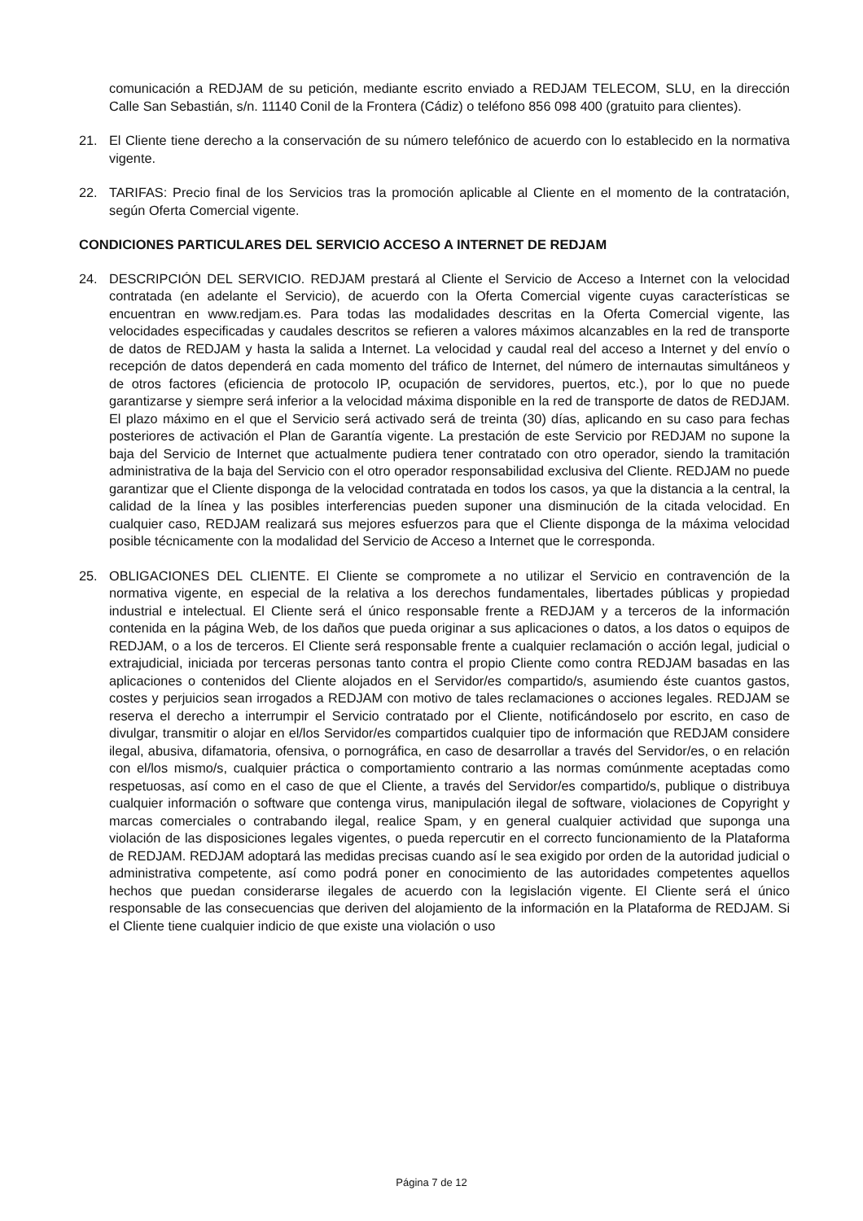comunicación a REDJAM de su petición, mediante escrito enviado a REDJAM TELECOM, SLU, en la dirección Calle San Sebastián, s/n. 11140 Conil de la Frontera (Cádiz) o teléfono 856 098 400 (gratuito para clientes).
21. El Cliente tiene derecho a la conservación de su número telefónico de acuerdo con lo establecido en la normativa vigente.
22. TARIFAS: Precio final de los Servicios tras la promoción aplicable al Cliente en el momento de la contratación, según Oferta Comercial vigente.
CONDICIONES PARTICULARES DEL SERVICIO ACCESO A INTERNET DE REDJAM
24. DESCRIPCIÓN DEL SERVICIO. REDJAM prestará al Cliente el Servicio de Acceso a Internet con la velocidad contratada (en adelante el Servicio), de acuerdo con la Oferta Comercial vigente cuyas características se encuentran en www.redjam.es. Para todas las modalidades descritas en la Oferta Comercial vigente, las velocidades especificadas y caudales descritos se refieren a valores máximos alcanzables en la red de transporte de datos de REDJAM y hasta la salida a Internet. La velocidad y caudal real del acceso a Internet y del envío o recepción de datos dependerá en cada momento del tráfico de Internet, del número de internautas simultáneos y de otros factores (eficiencia de protocolo IP, ocupación de servidores, puertos, etc.), por lo que no puede garantizarse y siempre será inferior a la velocidad máxima disponible en la red de transporte de datos de REDJAM. El plazo máximo en el que el Servicio será activado será de treinta (30) días, aplicando en su caso para fechas posteriores de activación el Plan de Garantía vigente. La prestación de este Servicio por REDJAM no supone la baja del Servicio de Internet que actualmente pudiera tener contratado con otro operador, siendo la tramitación administrativa de la baja del Servicio con el otro operador responsabilidad exclusiva del Cliente. REDJAM no puede garantizar que el Cliente disponga de la velocidad contratada en todos los casos, ya que la distancia a la central, la calidad de la línea y las posibles interferencias pueden suponer una disminución de la citada velocidad. En cualquier caso, REDJAM realizará sus mejores esfuerzos para que el Cliente disponga de la máxima velocidad posible técnicamente con la modalidad del Servicio de Acceso a Internet que le corresponda.
25. OBLIGACIONES DEL CLIENTE. El Cliente se compromete a no utilizar el Servicio en contravención de la normativa vigente, en especial de la relativa a los derechos fundamentales, libertades públicas y propiedad industrial e intelectual. El Cliente será el único responsable frente a REDJAM y a terceros de la información contenida en la página Web, de los daños que pueda originar a sus aplicaciones o datos, a los datos o equipos de REDJAM, o a los de terceros. El Cliente será responsable frente a cualquier reclamación o acción legal, judicial o extrajudicial, iniciada por terceras personas tanto contra el propio Cliente como contra REDJAM basadas en las aplicaciones o contenidos del Cliente alojados en el Servidor/es compartido/s, asumiendo éste cuantos gastos, costes y perjuicios sean irrogados a REDJAM con motivo de tales reclamaciones o acciones legales. REDJAM se reserva el derecho a interrumpir el Servicio contratado por el Cliente, notificándoselo por escrito, en caso de divulgar, transmitir o alojar en el/los Servidor/es compartidos cualquier tipo de información que REDJAM considere ilegal, abusiva, difamatoria, ofensiva, o pornográfica, en caso de desarrollar a través del Servidor/es, o en relación con el/los mismo/s, cualquier práctica o comportamiento contrario a las normas comúnmente aceptadas como respetuosas, así como en el caso de que el Cliente, a través del Servidor/es compartido/s, publique o distribuya cualquier información o software que contenga virus, manipulación ilegal de software, violaciones de Copyright y marcas comerciales o contrabando ilegal, realice Spam, y en general cualquier actividad que suponga una violación de las disposiciones legales vigentes, o pueda repercutir en el correcto funcionamiento de la Plataforma de REDJAM. REDJAM adoptará las medidas precisas cuando así le sea exigido por orden de la autoridad judicial o administrativa competente, así como podrá poner en conocimiento de las autoridades competentes aquellos hechos que puedan considerarse ilegales de acuerdo con la legislación vigente. El Cliente será el único responsable de las consecuencias que deriven del alojamiento de la información en la Plataforma de REDJAM. Si el Cliente tiene cualquier indicio de que existe una violación o uso
Página 7 de 12